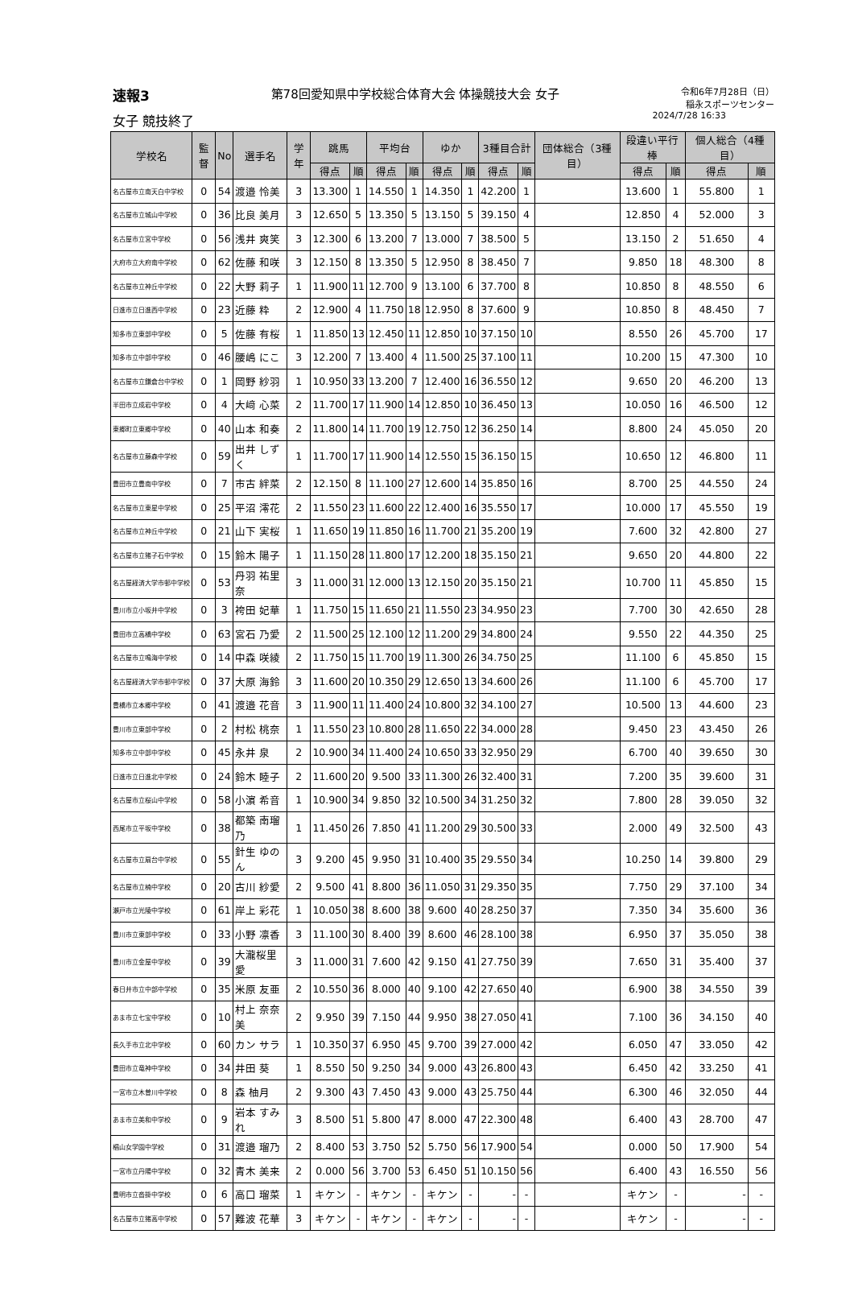速報3 第78回愛知県中学校総合体育大会 体操競技大会 女子 令和6年7月28日（日）
稲永スポーツセンター
女子 競技終了 2024/7/28 16:33
| 学校名 | 監督 | No | 選手名 | 学年 | 跳馬 | | 平均台 | | ゆか | | 3種目合計 | | 団体総合（3種目） | 段違い平行棒 | | 個人総合（4種目） | |
| --- | --- | --- | --- | --- | --- | --- | --- | --- | --- | --- | --- | --- | --- | --- | --- | --- | --- |
| | | | | | 得点 | 順 | 得点 | 順 | 得点 | 順 | 得点 | 順 | | 得点 | 順 | 得点 | 順 |
| 名古屋市立南天白中学校 | 0 | 54 | 渡邉 怜美 | 3 | 13.300 | 1 | 14.550 | 1 | 14.350 | 1 | 42.200 | 1 | | 13.600 | 1 | 55.800 | 1 |
| 名古屋市立城山中学校 | 0 | 36 | 比良 美月 | 3 | 12.650 | 5 | 13.350 | 5 | 13.150 | 5 | 39.150 | 4 | | 12.850 | 4 | 52.000 | 3 |
| 名古屋市立宮中学校 | 0 | 56 | 浅井 爽笑 | 3 | 12.300 | 6 | 13.200 | 7 | 13.000 | 7 | 38.500 | 5 | | 13.150 | 2 | 51.650 | 4 |
| 大府市立大府南中学校 | 0 | 62 | 佐藤 和咲 | 3 | 12.150 | 8 | 13.350 | 5 | 12.950 | 8 | 38.450 | 7 | | 9.850 | 18 | 48.300 | 8 |
| 名古屋市立神丘中学校 | 0 | 22 | 大野 莉子 | 1 | 11.900 | 11 | 12.700 | 9 | 13.100 | 6 | 37.700 | 8 | | 10.850 | 8 | 48.550 | 6 |
| 日進市立日進西中学校 | 0 | 23 | 近藤 粋 | 2 | 12.900 | 4 | 11.750 | 18 | 12.950 | 8 | 37.600 | 9 | | 10.850 | 8 | 48.450 | 7 |
| 知多市立東部中学校 | 0 | 5 | 佐藤 有桜 | 1 | 11.850 | 13 | 12.450 | 11 | 12.850 | 10 | 37.150 | 10 | | 8.550 | 26 | 45.700 | 17 |
| 知多市立中部中学校 | 0 | 46 | 腰嶋 にこ | 3 | 12.200 | 7 | 13.400 | 4 | 11.500 | 25 | 37.100 | 11 | | 10.200 | 15 | 47.300 | 10 |
| 名古屋市立鎌倉台中学校 | 0 | 1 | 岡野 紗羽 | 1 | 10.950 | 33 | 13.200 | 7 | 12.400 | 16 | 36.550 | 12 | | 9.650 | 20 | 46.200 | 13 |
| 半田市立成岩中学校 | 0 | 4 | 大﨑 心菜 | 2 | 11.700 | 17 | 11.900 | 14 | 12.850 | 10 | 36.450 | 13 | | 10.050 | 16 | 46.500 | 12 |
| 東郷町立東郷中学校 | 0 | 40 | 山本 和奏 | 2 | 11.800 | 14 | 11.700 | 19 | 12.750 | 12 | 36.250 | 14 | | 8.800 | 24 | 45.050 | 20 |
| 名古屋市立藤森中学校 | 0 | 59 | 出井 しずく | 1 | 11.700 | 17 | 11.900 | 14 | 12.550 | 15 | 36.150 | 15 | | 10.650 | 12 | 46.800 | 11 |
| 豊田市立豊南中学校 | 0 | 7 | 市古 絆菜 | 2 | 12.150 | 8 | 11.100 | 27 | 12.600 | 14 | 35.850 | 16 | | 8.700 | 25 | 44.550 | 24 |
| 名古屋市立東星中学校 | 0 | 25 | 平沼 澪花 | 2 | 11.550 | 23 | 11.600 | 22 | 12.400 | 16 | 35.550 | 17 | | 10.000 | 17 | 45.550 | 19 |
| 名古屋市立神丘中学校 | 0 | 21 | 山下 実桜 | 1 | 11.650 | 19 | 11.850 | 16 | 11.700 | 21 | 35.200 | 19 | | 7.600 | 32 | 42.800 | 27 |
| 名古屋市立猪子石中学校 | 0 | 15 | 鈴木 陽子 | 1 | 11.150 | 28 | 11.800 | 17 | 12.200 | 18 | 35.150 | 21 | | 9.650 | 20 | 44.800 | 22 |
| 名古屋経済大学市邨中学校 | 0 | 53 | 丹羽 祐里奈 | 3 | 11.000 | 31 | 12.000 | 13 | 12.150 | 20 | 35.150 | 21 | | 10.700 | 11 | 45.850 | 15 |
| 豊川市立小坂井中学校 | 0 | 3 | 袴田 妃華 | 1 | 11.750 | 15 | 11.650 | 21 | 11.550 | 23 | 34.950 | 23 | | 7.700 | 30 | 42.650 | 28 |
| 豊田市立高橋中学校 | 0 | 63 | 宮石 乃愛 | 2 | 11.500 | 25 | 12.100 | 12 | 11.200 | 29 | 34.800 | 24 | | 9.550 | 22 | 44.350 | 25 |
| 名古屋市立鳴海中学校 | 0 | 14 | 中森 咲綾 | 2 | 11.750 | 15 | 11.700 | 19 | 11.300 | 26 | 34.750 | 25 | | 11.100 | 6 | 45.850 | 15 |
| 名古屋経済大学市邨中学校 | 0 | 37 | 大原 海鈴 | 3 | 11.600 | 20 | 10.350 | 29 | 12.650 | 13 | 34.600 | 26 | | 11.100 | 6 | 45.700 | 17 |
| 豊橋市立本郷中学校 | 0 | 41 | 渡邉 花音 | 3 | 11.900 | 11 | 11.400 | 24 | 10.800 | 32 | 34.100 | 27 | | 10.500 | 13 | 44.600 | 23 |
| 豊川市立東部中学校 | 0 | 2 | 村松 桃奈 | 1 | 11.550 | 23 | 10.800 | 28 | 11.650 | 22 | 34.000 | 28 | | 9.450 | 23 | 43.450 | 26 |
| 知多市立中部中学校 | 0 | 45 | 永井 泉 | 2 | 10.900 | 34 | 11.400 | 24 | 10.650 | 33 | 32.950 | 29 | | 6.700 | 40 | 39.650 | 30 |
| 日進市立日進北中学校 | 0 | 24 | 鈴木 睦子 | 2 | 11.600 | 20 | 9.500 | 33 | 11.300 | 26 | 32.400 | 31 | | 7.200 | 35 | 39.600 | 31 |
| 名古屋市立桜山中学校 | 0 | 58 | 小濵 希音 | 1 | 10.900 | 34 | 9.850 | 32 | 10.500 | 34 | 31.250 | 32 | | 7.800 | 28 | 39.050 | 32 |
| 西尾市立平坂中学校 | 0 | 38 | 都築 南瑠乃 | 1 | 11.450 | 26 | 7.850 | 41 | 11.200 | 29 | 30.500 | 33 | | 2.000 | 49 | 32.500 | 43 |
| 名古屋市立扇台中学校 | 0 | 55 | 針生 ゆのん | 3 | 9.200 | 45 | 9.950 | 31 | 10.400 | 35 | 29.550 | 34 | | 10.250 | 14 | 39.800 | 29 |
| 名古屋市立楠中学校 | 0 | 20 | 古川 紗愛 | 2 | 9.500 | 41 | 8.800 | 36 | 11.050 | 31 | 29.350 | 35 | | 7.750 | 29 | 37.100 | 34 |
| 瀬戸市立光陵中学校 | 0 | 61 | 岸上 彩花 | 1 | 10.050 | 38 | 8.600 | 38 | 9.600 | 40 | 28.250 | 37 | | 7.350 | 34 | 35.600 | 36 |
| 豊川市立東部中学校 | 0 | 33 | 小野 凛香 | 3 | 11.100 | 30 | 8.400 | 39 | 8.600 | 46 | 28.100 | 38 | | 6.950 | 37 | 35.050 | 38 |
| 豊川市立金屋中学校 | 0 | 39 | 大瀧桜里愛 | 3 | 11.000 | 31 | 7.600 | 42 | 9.150 | 41 | 27.750 | 39 | | 7.650 | 31 | 35.400 | 37 |
| 春日井市立中部中学校 | 0 | 35 | 米原 友亜 | 2 | 10.550 | 36 | 8.000 | 40 | 9.100 | 42 | 27.650 | 40 | | 6.900 | 38 | 34.550 | 39 |
| あま市立七宝中学校 | 0 | 10 | 村上 奈奈美 | 2 | 9.950 | 39 | 7.150 | 44 | 9.950 | 38 | 27.050 | 41 | | 7.100 | 36 | 34.150 | 40 |
| 長久手市立北中学校 | 0 | 60 | カン サラ | 1 | 10.350 | 37 | 6.950 | 45 | 9.700 | 39 | 27.000 | 42 | | 6.050 | 47 | 33.050 | 42 |
| 豊田市立竜神中学校 | 0 | 34 | 井田 葵 | 1 | 8.550 | 50 | 9.250 | 34 | 9.000 | 43 | 26.800 | 43 | | 6.450 | 42 | 33.250 | 41 |
| 一宮市立木曽川中学校 | 0 | 8 | 森 柚月 | 2 | 9.300 | 43 | 7.450 | 43 | 9.000 | 43 | 25.750 | 44 | | 6.300 | 46 | 32.050 | 44 |
| あま市立美和中学校 | 0 | 9 | 岩本 すみれ | 3 | 8.500 | 51 | 5.800 | 47 | 8.000 | 47 | 22.300 | 48 | | 6.400 | 43 | 28.700 | 47 |
| 椙山女学園中学校 | 0 | 31 | 渡邉 瑠乃 | 2 | 8.400 | 53 | 3.750 | 52 | 5.750 | 56 | 17.900 | 54 | | 0.000 | 50 | 17.900 | 54 |
| 一宮市立丹陽中学校 | 0 | 32 | 青木 美来 | 2 | 0.000 | 56 | 3.700 | 53 | 6.450 | 51 | 10.150 | 56 | | 6.400 | 43 | 16.550 | 56 |
| 豊明市立沓掛中学校 | 0 | 6 | 高口 瑠菜 | 1 | キケン | - | キケン | - | キケン | - | - | - | | キケン | - | - | - |
| 名古屋市立猪高中学校 | 0 | 57 | 難波 花華 | 3 | キケン | - | キケン | - | キケン | - | - | - | | キケン | - | - | - |